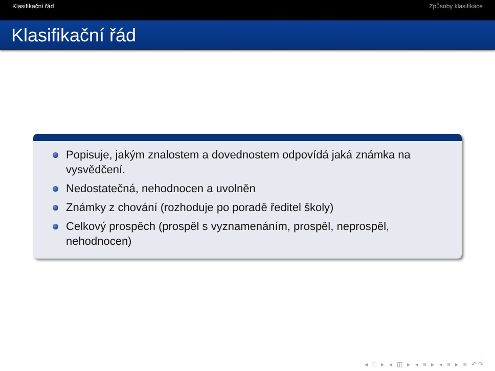Klasifikační řád Způsoby klasifikace
Klasifikační řád
Popisuje, jakým znalostem a dovednostem odpovídá jaká známka na vysvědčení.
Nedostatečná, nehodnocen a uvolněn
Známky z chování (rozhoduje po poradě ředitel školy)
Celkový prospěch (prospěl s vyznamenáním, prospěl, neprospěl, nehodnocen)
◂ □ ▸ ◂ ◫ ▸ ◂ ≡ ▸ ◂ ≡ ▸ ≡ ↶↷